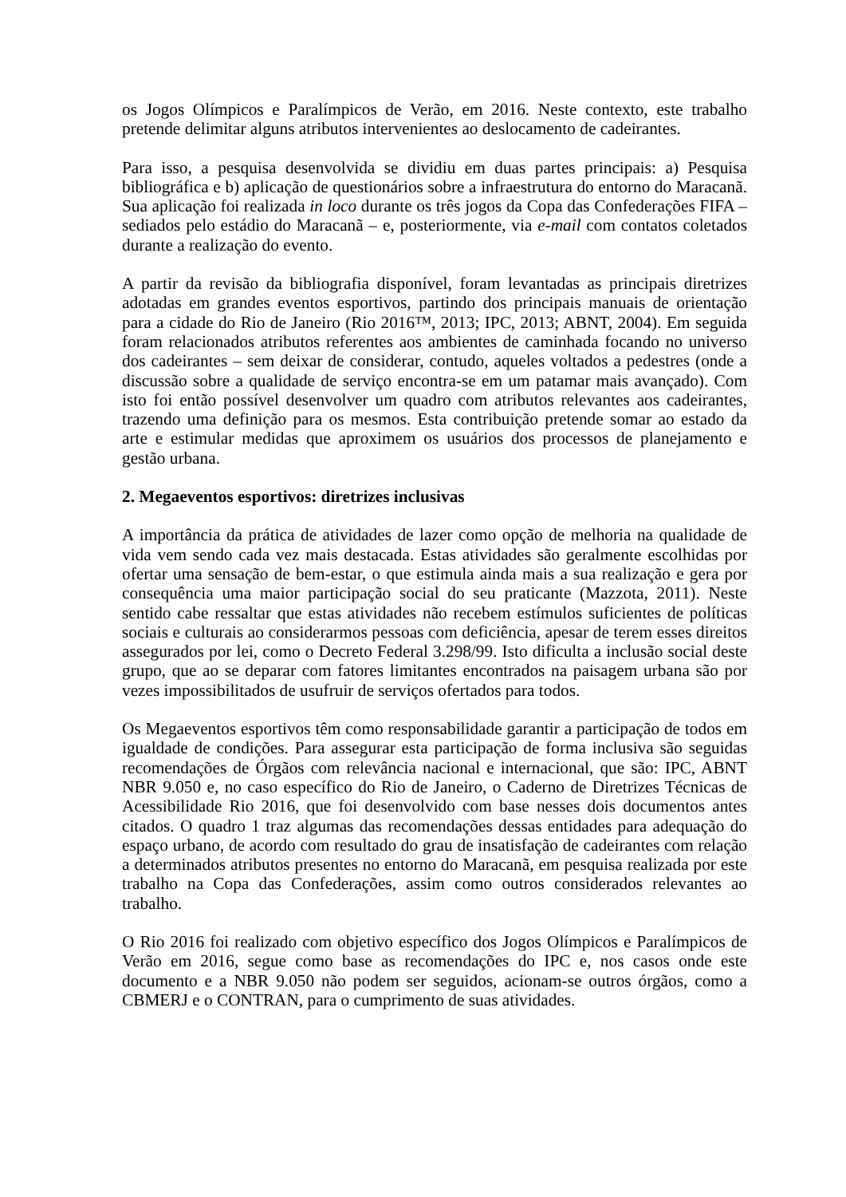os Jogos Olímpicos e Paralímpicos de Verão, em 2016. Neste contexto, este trabalho pretende delimitar alguns atributos intervenientes ao deslocamento de cadeirantes.
Para isso, a pesquisa desenvolvida se dividiu em duas partes principais: a) Pesquisa bibliográfica e b) aplicação de questionários sobre a infraestrutura do entorno do Maracanã. Sua aplicação foi realizada in loco durante os três jogos da Copa das Confederações FIFA – sediados pelo estádio do Maracanã – e, posteriormente, via e-mail com contatos coletados durante a realização do evento.
A partir da revisão da bibliografia disponível, foram levantadas as principais diretrizes adotadas em grandes eventos esportivos, partindo dos principais manuais de orientação para a cidade do Rio de Janeiro (Rio 2016™, 2013; IPC, 2013; ABNT, 2004). Em seguida foram relacionados atributos referentes aos ambientes de caminhada focando no universo dos cadeirantes – sem deixar de considerar, contudo, aqueles voltados a pedestres (onde a discussão sobre a qualidade de serviço encontra-se em um patamar mais avançado). Com isto foi então possível desenvolver um quadro com atributos relevantes aos cadeirantes, trazendo uma definição para os mesmos. Esta contribuição pretende somar ao estado da arte e estimular medidas que aproximem os usuários dos processos de planejamento e gestão urbana.
2. Megaeventos esportivos: diretrizes inclusivas
A importância da prática de atividades de lazer como opção de melhoria na qualidade de vida vem sendo cada vez mais destacada. Estas atividades são geralmente escolhidas por ofertar uma sensação de bem-estar, o que estimula ainda mais a sua realização e gera por consequência uma maior participação social do seu praticante (Mazzota, 2011). Neste sentido cabe ressaltar que estas atividades não recebem estímulos suficientes de políticas sociais e culturais ao considerarmos pessoas com deficiência, apesar de terem esses direitos assegurados por lei, como o Decreto Federal 3.298/99. Isto dificulta a inclusão social deste grupo, que ao se deparar com fatores limitantes encontrados na paisagem urbana são por vezes impossibilitados de usufruir de serviços ofertados para todos.
Os Megaeventos esportivos têm como responsabilidade garantir a participação de todos em igualdade de condições. Para assegurar esta participação de forma inclusiva são seguidas recomendações de Órgãos com relevância nacional e internacional, que são: IPC, ABNT NBR 9.050 e, no caso específico do Rio de Janeiro, o Caderno de Diretrizes Técnicas de Acessibilidade Rio 2016, que foi desenvolvido com base nesses dois documentos antes citados. O quadro 1 traz algumas das recomendações dessas entidades para adequação do espaço urbano, de acordo com resultado do grau de insatisfação de cadeirantes com relação a determinados atributos presentes no entorno do Maracanã, em pesquisa realizada por este trabalho na Copa das Confederações, assim como outros considerados relevantes ao trabalho.
O Rio 2016 foi realizado com objetivo específico dos Jogos Olímpicos e Paralímpicos de Verão em 2016, segue como base as recomendações do IPC e, nos casos onde este documento e a NBR 9.050 não podem ser seguidos, acionam-se outros órgãos, como a CBMERJ e o CONTRAN, para o cumprimento de suas atividades.